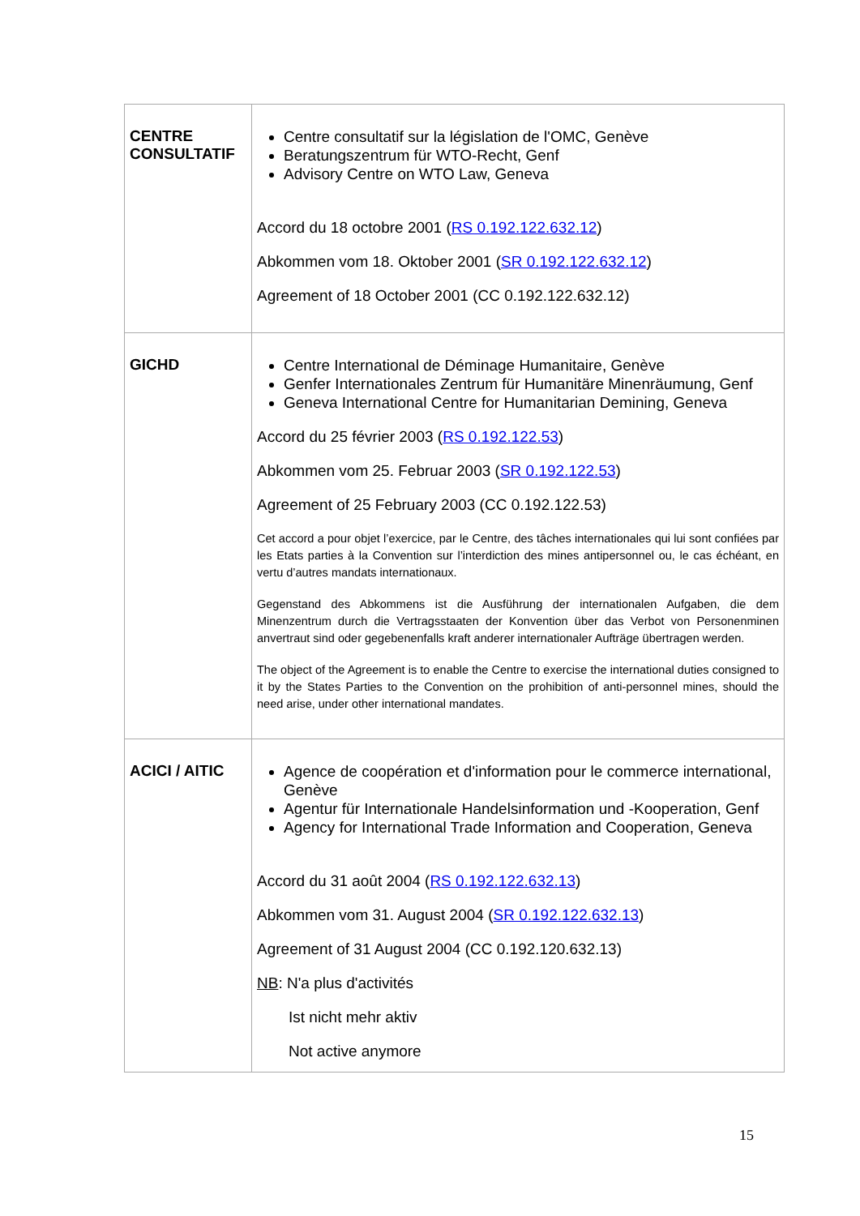| CENTRE CONSULTATIF | Centre consultatif sur la législation de l'OMC, Genève Beratungszentrum für WTO-Recht, Genf Advisory Centre on WTO Law, Geneva Accord du 18 octobre 2001 ( RS 0.192.122.632.12 ) Abkommen vom 18. Oktober 2001 ( SR 0.192.122.632.12 ) Agreement of 18 October 2001 (CC 0.192.122.632.12) |
| GICHD | Centre International de Déminage Humanitaire, Genève Genfer Internationales Zentrum für Humanitäre Minenräumung, Genf Geneva International Centre for Humanitarian Demining, Geneva Accord du 25 février 2003 ( RS 0.192.122.53 ) Abkommen vom 25. Februar 2003 ( SR 0.192.122.53 ) Agreement of 25 February 2003 (CC 0.192.122.53) Cet accord a pour objet l’exercice, par le Centre, des tâches internationales qui lui sont confiées par les Etats parties à la Convention sur l’interdiction des mines antipersonnel ou, le cas échéant, en vertu d’autres mandats internationaux. Gegenstand des Abkommens ist die Ausführung der internationalen Aufgaben, die dem Minenzentrum durch die Vertragsstaaten der Konvention über das Verbot von Personenminen anvertraut sind oder gegebenenfalls kraft anderer internationaler Aufträge übertragen werden. The object of the Agreement is to enable the Centre to exercise the international duties consigned to it by the States Parties to the Convention on the prohibition of anti-personnel mines, should the need arise, under other international mandates. |
| ACICI / AITIC | Agence de coopération et d'information pour le commerce international, Genève Agentur für Internationale Handelsinformation und -Kooperation, Genf Agency for International Trade Information and Cooperation, Geneva Accord du 31 août 2004 ( RS 0.192.122.632.13 ) Abkommen vom 31. August 2004 ( SR 0.192.122.632.13 ) Agreement of 31 August 2004 (CC 0.192.120.632.13) NB : N'a plus d'activités Ist nicht mehr aktiv Not active anymore |
15